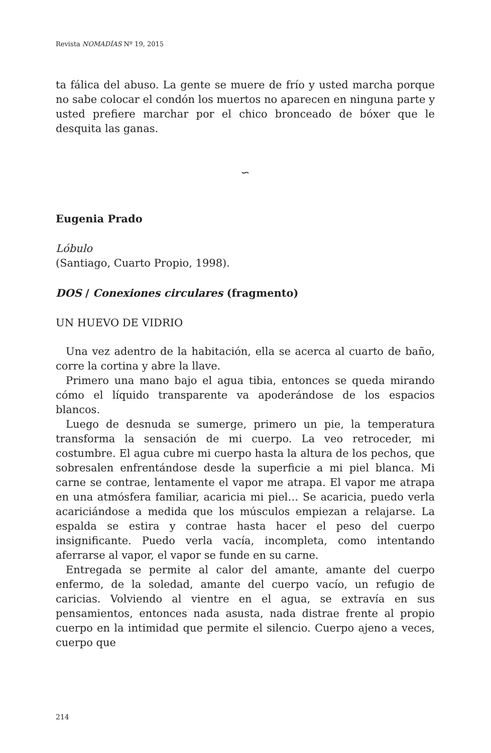Revista NOMADÍAS Nº 19, 2015
ta fálica del abuso. La gente se muere de frío y usted marcha porque no sabe colocar el condón los muertos no aparecen en ninguna parte y usted prefiere marchar por el chico bronceado de bóxer que le desquita las ganas.
∽
Eugenia Prado
Lóbulo
(Santiago, Cuarto Propio, 1998).
DOS / Conexiones circulares (fragmento)
UN HUEVO DE VIDRIO
Una vez adentro de la habitación, ella se acerca al cuarto de baño, corre la cortina y abre la llave.
Primero una mano bajo el agua tibia, entonces se queda mirando cómo el líquido transparente va apoderándose de los espacios blancos.
Luego de desnuda se sumerge, primero un pie, la temperatura transforma la sensación de mi cuerpo. La veo retroceder, mi costumbre. El agua cubre mi cuerpo hasta la altura de los pechos, que sobresalen enfrentándose desde la superficie a mi piel blanca. Mi carne se contrae, lentamente el vapor me atrapa. El vapor me atrapa en una atmósfera familiar, acaricia mi piel… Se acaricia, puedo verla acariciándose a medida que los músculos empiezan a relajarse. La espalda se estira y contrae hasta hacer el peso del cuerpo insignificante. Puedo verla vacía, incompleta, como intentando aferrarse al vapor, el vapor se funde en su carne.
Entregada se permite al calor del amante, amante del cuerpo enfermo, de la soledad, amante del cuerpo vacío, un refugio de caricias. Volviendo al vientre en el agua, se extravía en sus pensamientos, entonces nada asusta, nada distrae frente al propio cuerpo en la intimidad que permite el silencio. Cuerpo ajeno a veces, cuerpo que
214